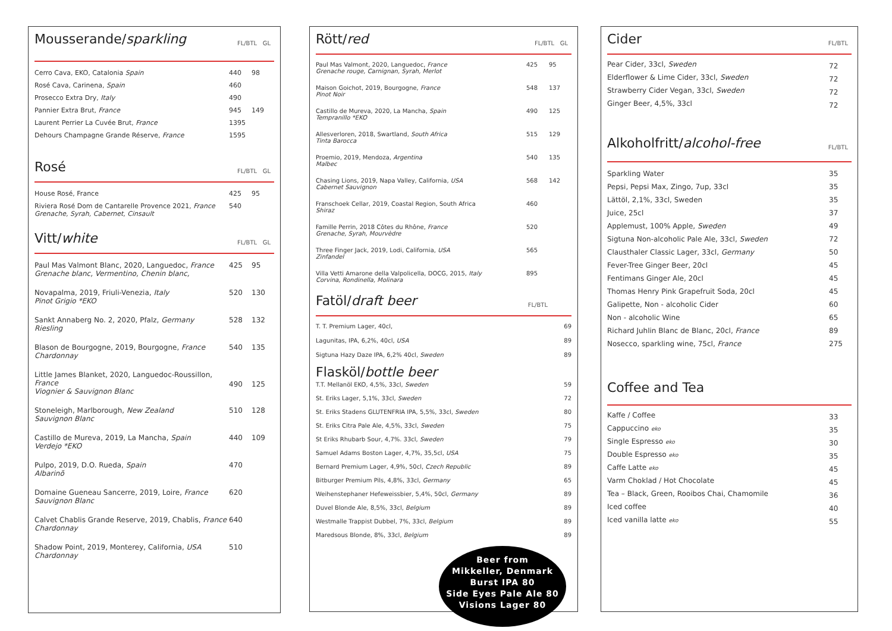Mousserande/sparkling FL/BTL GL
| Cerro Cava, EKO, Catalonia Spain | 440 | 98 |
| Rosé Cava, Carinena, Spain | 460 | |
| Prosecco Extra Dry, Italy | 490 | |
| Pannier Extra Brut, France | 945 | 149 |
| Laurent Perrier La Cuvée Brut, France | 1395 | |
| Dehours Champagne Grande Réserve, France | 1595 | |
Rosé FL/BTL GL
| House Rosé, France | 425 | 95 |
| Riviera Rosé Dom de Cantarelle Provence 2021, France Grenache, Syrah, Cabernet, Cinsault | 540 | |
Vitt/white FL/BTL GL
| Paul Mas Valmont Blanc, 2020, Languedoc, France Grenache blanc, Vermentino, Chenin blanc, | 425 | 95 |
| Novapalma, 2019, Friuli-Venezia, Italy Pinot Grigio *EKO | 520 | 130 |
| Sankt Annaberg No. 2, 2020, Pfalz, Germany Riesling | 528 | 132 |
| Blason de Bourgogne, 2019, Bourgogne, France Chardonnay | 540 | 135 |
| Little James Blanket, 2020, Languedoc-Roussillon, France Viognier & Sauvignon Blanc | 490 | 125 |
| Stoneleigh, Marlborough, New Zealand Sauvignon Blanc | 510 | 128 |
| Castillo de Mureva, 2019, La Mancha, Spain Verdejo *EKO | 440 | 109 |
| Pulpo, 2019, D.O. Rueda, Spain Albarinõ | 470 | |
| Domaine Gueneau Sancerre, 2019, Loire, France Sauvignon Blanc | 620 | |
| Calvet Chablis Grande Reserve, 2019, Chablis, France Chardonnay | 640 | |
| Shadow Point, 2019, Monterey, California, USA Chardonnay | 510 | |
Rött/red FL/BTL GL
| Paul Mas Valmont, 2020, Languedoc, France Grenache rouge, Carnignan, Syrah, Merlot | 425 | 95 |
| Maison Goichot, 2019, Bourgogne, France Pinot Noir | 548 | 137 |
| Castillo de Mureva, 2020, La Mancha, Spain Tempranillo *EKO | 490 | 125 |
| Allesverloren, 2018, Swartland, South Africa Tinta Barocca | 515 | 129 |
| Proemio, 2019, Mendoza, Argentina Malbec | 540 | 135 |
| Chasing Lions, 2019, Napa Valley, California, USA Cabernet Sauvignon | 568 | 142 |
| Franschoek Cellar, 2019, Coastal Region, South Africa Shiraz | 460 | |
| Famille Perrin, 2018 Côtes du Rhône, France Grenache, Syrah, Mourvèdre | 520 | |
| Three Finger Jack, 2019, Lodi, California, USA Zinfandel | 565 | |
| Villa Vetti Amarone della Valpolicella, DOCG, 2015, Italy Corvina, Rondinella, Molinara | 895 | |
Fatöl/draft beer FL/BTL
| T. T. Premium Lager, 40cl, | 69 |
| Lagunitas, IPA, 6,2%, 40cl, USA | 89 |
| Sigtuna Hazy Daze IPA, 6,2% 40cl, Sweden | 89 |
Flasköl/bottle beer
| T.T. Mellanöl EKO, 4,5%, 33cl, Sweden | 59 |
| St. Eriks Lager, 5,1%, 33cl, Sweden | 72 |
| St. Eriks Stadens GLUTENFRIA IPA, 5,5%, 33cl, Sweden | 80 |
| St. Eriks Citra Pale Ale, 4,5%, 33cl, Sweden | 75 |
| St Eriks Rhubarb Sour, 4,7%. 33cl, Sweden | 79 |
| Samuel Adams Boston Lager, 4,7%, 35,5cl, USA | 75 |
| Bernard Premium Lager, 4,9%, 50cl, Czech Republic | 89 |
| Bitburger Premium Pils, 4,8%, 33cl, Germany | 65 |
| Weihenstephaner Hefeweissbier, 5,4%, 50cl, Germany | 89 |
| Duvel Blonde Ale, 8,5%, 33cl, Belgium | 89 |
| Westmalle Trappist Dubbel, 7%, 33cl, Belgium | 89 |
| Maredsous Blonde, 8%, 33cl, Belgium | 89 |
Beer from
Mikkeller, Denmark
Burst IPA 80
Side Eyes Pale Ale 80
Visions Lager 80
Cider FL/BTL
| Pear Cider, 33cl, Sweden | 72 |
| Elderflower & Lime Cider, 33cl, Sweden | 72 |
| Strawberry Cider Vegan, 33cl, Sweden | 72 |
| Ginger Beer, 4,5%, 33cl | 72 |
Alkoholfritt/alcohol-free FL/BTL
| Sparkling Water | 35 |
| Pepsi, Pepsi Max, Zingo, 7up, 33cl | 35 |
| Lättöl, 2,1%, 33cl, Sweden | 35 |
| Juice, 25cl | 37 |
| Applemust, 100% Apple, Sweden | 49 |
| Sigtuna Non-alcoholic Pale Ale, 33cl, Sweden | 72 |
| Clausthaler Classic Lager, 33cl, Germany | 50 |
| Fever-Tree Ginger Beer, 20cl | 45 |
| Fentimans Ginger Ale, 20cl | 45 |
| Thomas Henry Pink Grapefruit Soda, 20cl | 45 |
| Galipette, Non - alcoholic Cider | 60 |
| Non - alcoholic Wine | 65 |
| Richard Juhlin Blanc de Blanc, 20cl, France | 89 |
| Nosecco, sparkling wine, 75cl, France | 275 |
Coffee and Tea
| Kaffe / Coffee | 33 |
| Cappuccino eko | 35 |
| Single Espresso eko | 30 |
| Double Espresso eko | 35 |
| Caffe Latte eko | 45 |
| Varm Choklad / Hot Chocolate | 45 |
| Tea – Black, Green, Rooibos Chai, Chamomile | 36 |
| Iced coffee | 40 |
| Iced vanilla latte eko | 55 |